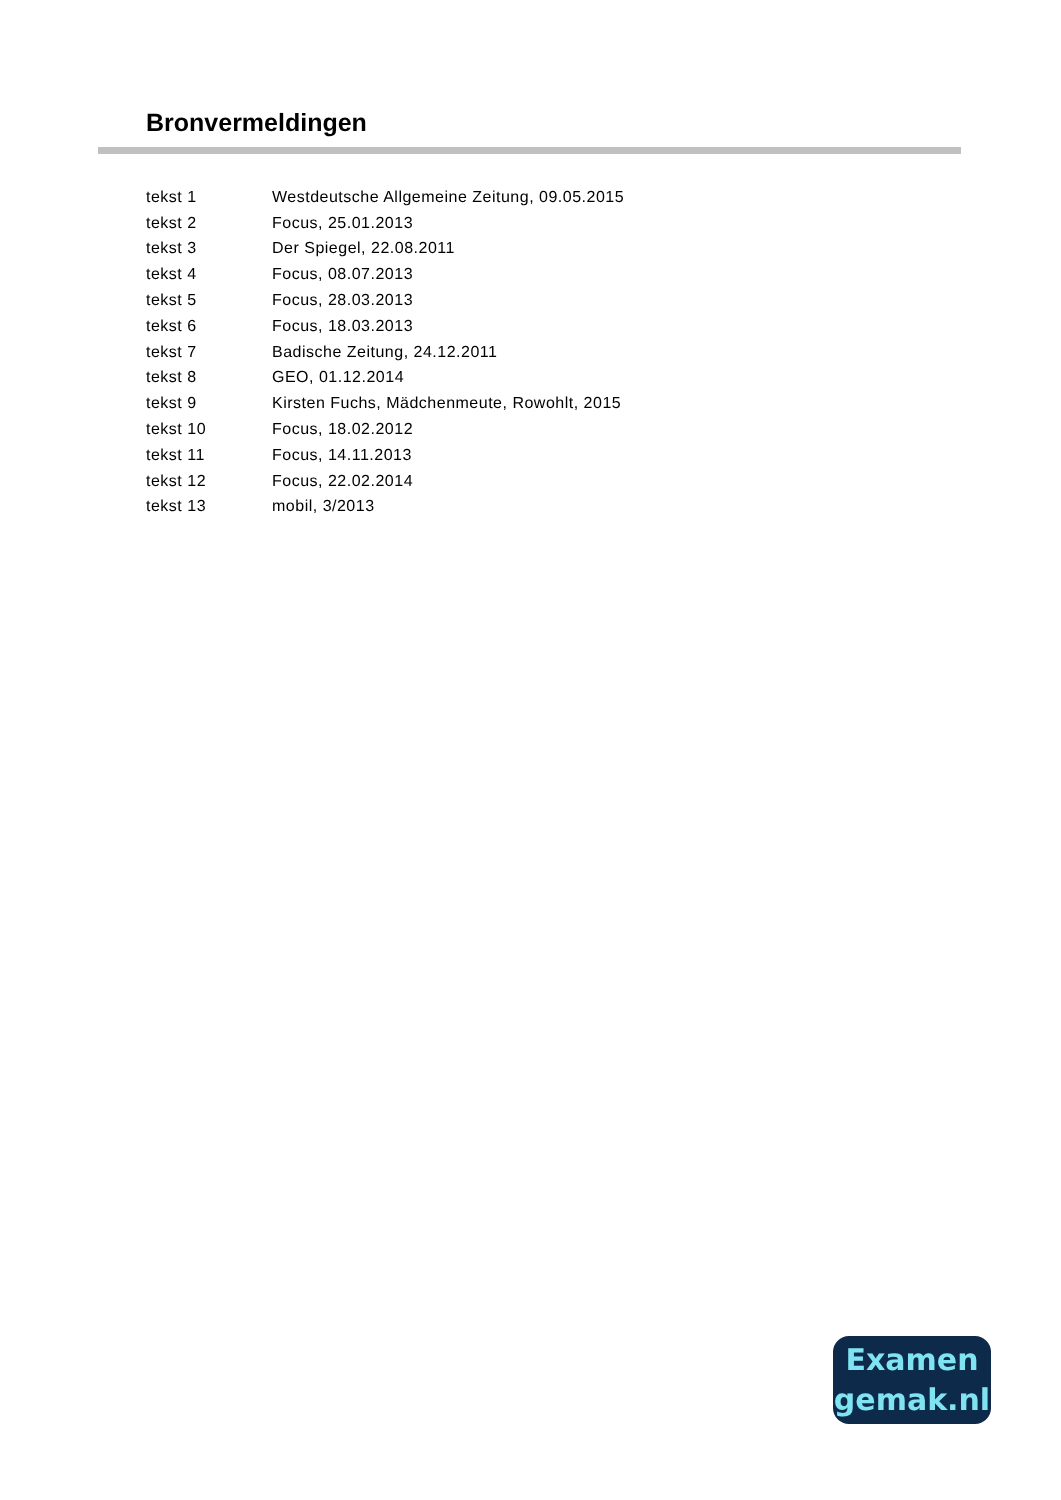Bronvermeldingen
| tekst 1 | Westdeutsche Allgemeine Zeitung, 09.05.2015 |
| tekst 2 | Focus, 25.01.2013 |
| tekst 3 | Der Spiegel, 22.08.2011 |
| tekst 4 | Focus, 08.07.2013 |
| tekst 5 | Focus, 28.03.2013 |
| tekst 6 | Focus, 18.03.2013 |
| tekst 7 | Badische Zeitung, 24.12.2011 |
| tekst 8 | GEO, 01.12.2014 |
| tekst 9 | Kirsten Fuchs, Mädchenmeute, Rowohlt, 2015 |
| tekst 10 | Focus, 18.02.2012 |
| tekst 11 | Focus, 14.11.2013 |
| tekst 12 | Focus, 22.02.2014 |
| tekst 13 | mobil, 3/2013 |
Examen
gemak.nl